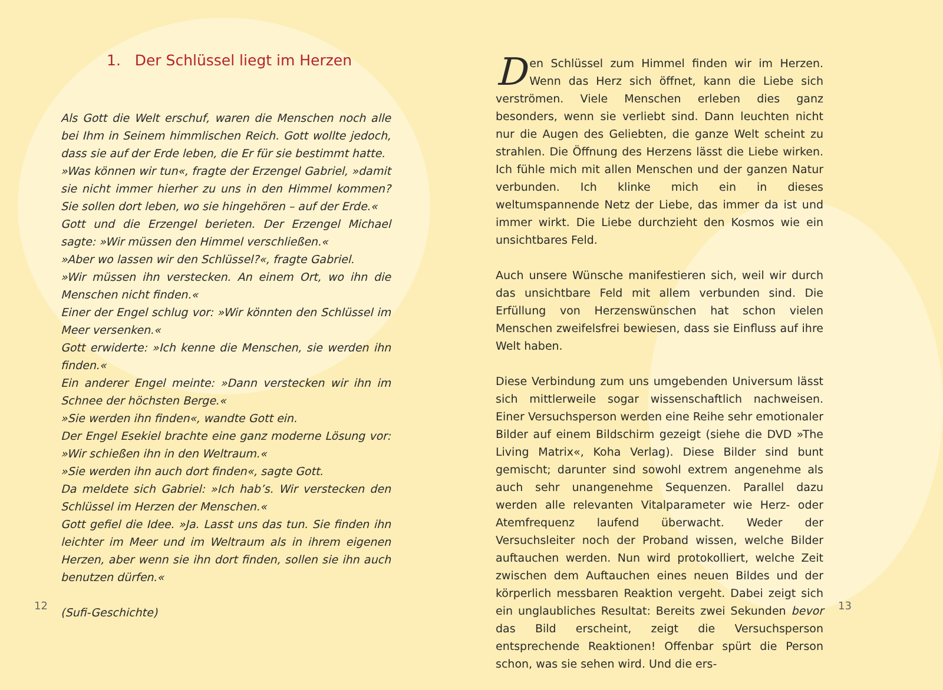1. Der Schlüssel liegt im Herzen
Als Gott die Welt erschuf, waren die Menschen noch alle bei Ihm in Seinem himmlischen Reich. Gott wollte jedoch, dass sie auf der Erde leben, die Er für sie bestimmt hatte.
»Was können wir tun«, fragte der Erzengel Gabriel, »damit sie nicht immer hierher zu uns in den Himmel kommen? Sie sollen dort leben, wo sie hingehören – auf der Erde.«
Gott und die Erzengel berieten. Der Erzengel Michael sagte: »Wir müssen den Himmel verschließen.«
»Aber wo lassen wir den Schlüssel?«, fragte Gabriel.
»Wir müssen ihn verstecken. An einem Ort, wo ihn die Menschen nicht finden.«
Einer der Engel schlug vor: »Wir könnten den Schlüssel im Meer versenken.«
Gott erwiderte: »Ich kenne die Menschen, sie werden ihn finden.«
Ein anderer Engel meinte: »Dann verstecken wir ihn im Schnee der höchsten Berge.«
»Sie werden ihn finden«, wandte Gott ein.
Der Engel Esekiel brachte eine ganz moderne Lösung vor: »Wir schießen ihn in den Weltraum.«
»Sie werden ihn auch dort finden«, sagte Gott.
Da meldete sich Gabriel: »Ich hab’s. Wir verstecken den Schlüssel im Herzen der Menschen.«
Gott gefiel die Idee. »Ja. Lasst uns das tun. Sie finden ihn leichter im Meer und im Weltraum als in ihrem eigenen Herzen, aber wenn sie ihn dort finden, sollen sie ihn auch benutzen dürfen.«
(Sufi-Geschichte)
Den Schlüssel zum Himmel finden wir im Herzen. Wenn das Herz sich öffnet, kann die Liebe sich verströmen. Viele Menschen erleben dies ganz besonders, wenn sie verliebt sind. Dann leuchten nicht nur die Augen des Geliebten, die ganze Welt scheint zu strahlen. Die Öffnung des Herzens lässt die Liebe wirken. Ich fühle mich mit allen Menschen und der ganzen Natur verbunden. Ich klinke mich ein in dieses weltumspannende Netz der Liebe, das immer da ist und immer wirkt. Die Liebe durchzieht den Kosmos wie ein unsichtbares Feld.
Auch unsere Wünsche manifestieren sich, weil wir durch das unsichtbare Feld mit allem verbunden sind. Die Erfüllung von Herzenswünschen hat schon vielen Menschen zweifelsfrei bewiesen, dass sie Einfluss auf ihre Welt haben.
Diese Verbindung zum uns umgebenden Universum lässt sich mittlerweile sogar wissenschaftlich nachweisen. Einer Versuchsperson werden eine Reihe sehr emotionaler Bilder auf einem Bildschirm gezeigt (siehe die DVD »The Living Matrix«, Koha Verlag). Diese Bilder sind bunt gemischt; darunter sind sowohl extrem angenehme als auch sehr unangenehme Sequenzen. Parallel dazu werden alle relevanten Vitalparameter wie Herz- oder Atemfrequenz laufend überwacht. Weder der Versuchsleiter noch der Proband wissen, welche Bilder auftauchen werden. Nun wird protokolliert, welche Zeit zwischen dem Auftauchen eines neuen Bildes und der körperlich messbaren Reaktion vergeht. Dabei zeigt sich ein unglaubliches Resultat: Bereits zwei Sekunden bevor das Bild erscheint, zeigt die Versuchsperson entsprechende Reaktionen! Offenbar spürt die Person schon, was sie sehen wird. Und die ers-
12 13